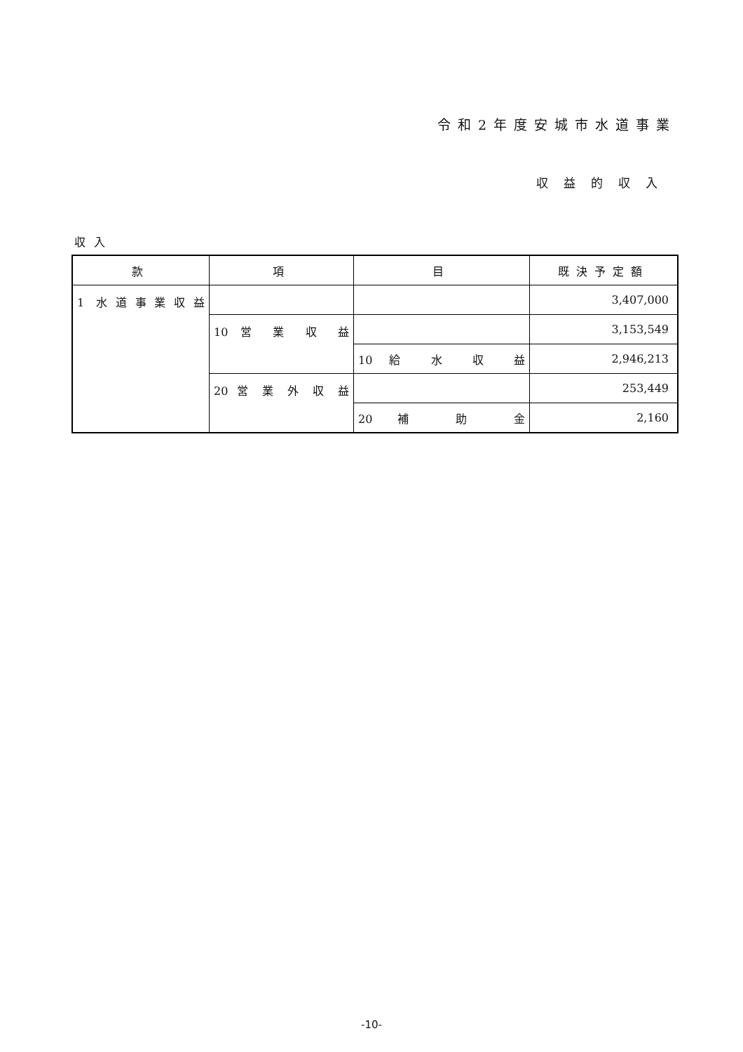令和2年度安城市水道事業
収益的収入
収入
| 款 | 項 | 目 | 既決予定額 |
| --- | --- | --- | --- |
| 1 水道事業収益 | | | 3,407,000 |
| | 10 営 業 収 益 | | 3,153,549 |
| | | 10 給 水 収 益 | 2,946,213 |
| | 20 営 業 外 収 益 | | 253,449 |
| | | 20 補 助 金 | 2,160 |
-10-